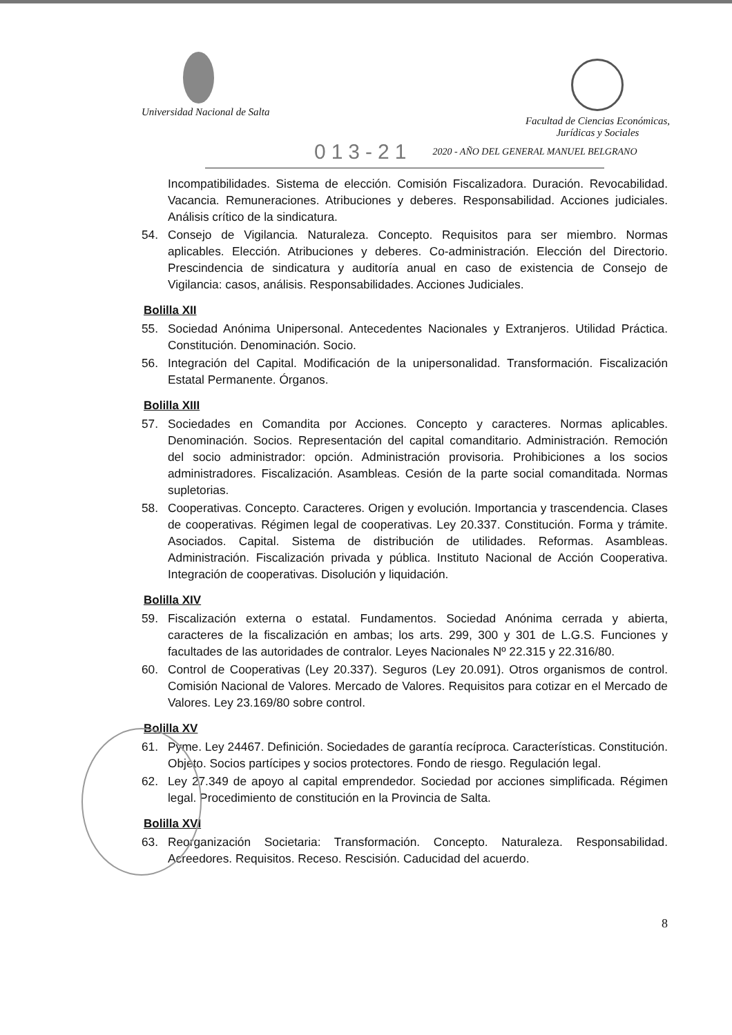Universidad Nacional de Salta
Facultad de Ciencias Económicas,
Jurídicas y Sociales
013-21 2020 - AÑO DEL GENERAL MANUEL BELGRANO
Incompatibilidades. Sistema de elección. Comisión Fiscalizadora. Duración. Revocabilidad. Vacancia. Remuneraciones. Atribuciones y deberes. Responsabilidad. Acciones judiciales. Análisis crítico de la sindicatura.
54. Consejo de Vigilancia. Naturaleza. Concepto. Requisitos para ser miembro. Normas aplicables. Elección. Atribuciones y deberes. Co-administración. Elección del Directorio. Prescindencia de sindicatura y auditoría anual en caso de existencia de Consejo de Vigilancia: casos, análisis. Responsabilidades. Acciones Judiciales.
Bolilla XII
55. Sociedad Anónima Unipersonal. Antecedentes Nacionales y Extranjeros. Utilidad Práctica. Constitución. Denominación. Socio.
56. Integración del Capital. Modificación de la unipersonalidad. Transformación. Fiscalización Estatal Permanente. Órganos.
Bolilla XIII
57. Sociedades en Comandita por Acciones. Concepto y caracteres. Normas aplicables. Denominación. Socios. Representación del capital comanditario. Administración. Remoción del socio administrador: opción. Administración provisoria. Prohibiciones a los socios administradores. Fiscalización. Asambleas. Cesión de la parte social comanditada. Normas supletorias.
58. Cooperativas. Concepto. Caracteres. Origen y evolución. Importancia y trascendencia. Clases de cooperativas. Régimen legal de cooperativas. Ley 20.337. Constitución. Forma y trámite. Asociados. Capital. Sistema de distribución de utilidades. Reformas. Asambleas. Administración. Fiscalización privada y pública. Instituto Nacional de Acción Cooperativa. Integración de cooperativas. Disolución y liquidación.
Bolilla XIV
59. Fiscalización externa o estatal. Fundamentos. Sociedad Anónima cerrada y abierta, caracteres de la fiscalización en ambas; los arts. 299, 300 y 301 de L.G.S. Funciones y facultades de las autoridades de contralor. Leyes Nacionales Nº 22.315 y 22.316/80.
60. Control de Cooperativas (Ley 20.337). Seguros (Ley 20.091). Otros organismos de control. Comisión Nacional de Valores. Mercado de Valores. Requisitos para cotizar en el Mercado de Valores. Ley 23.169/80 sobre control.
Bolilla XV
61. Pyme. Ley 24467. Definición. Sociedades de garantía recíproca. Características. Constitución. Objeto. Socios partícipes y socios protectores. Fondo de riesgo. Regulación legal.
62. Ley 27.349 de apoyo al capital emprendedor. Sociedad por acciones simplificada. Régimen legal. Procedimiento de constitución en la Provincia de Salta.
Bolilla XVI
63. Reorganización Societaria: Transformación. Concepto. Naturaleza. Responsabilidad. Acreedores. Requisitos. Receso. Rescisión. Caducidad del acuerdo.
8